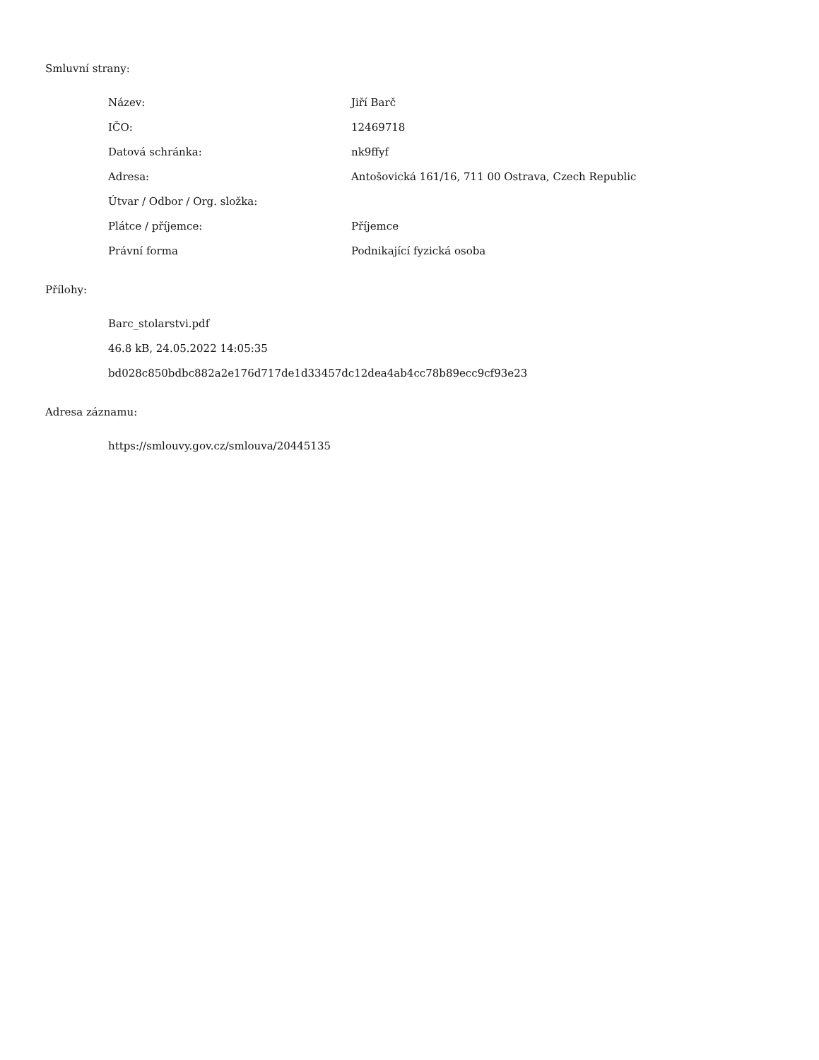Smluvní strany:
| Název: | Jiří Barč |
| IČO: | 12469718 |
| Datová schránka: | nk9ffyf |
| Adresa: | Antošovická 161/16, 711 00 Ostrava, Czech Republic |
| Útvar / Odbor / Org. složka: | |
| Plátce / příjemce: | Příjemce |
| Právní forma | Podnikající fyzická osoba |
Přílohy:
Barc_stolarstvi.pdf
46.8 kB, 24.05.2022 14:05:35
bd028c850bdbc882a2e176d717de1d33457dc12dea4ab4cc78b89ecc9cf93e23
Adresa záznamu:
https://smlouvy.gov.cz/smlouva/20445135